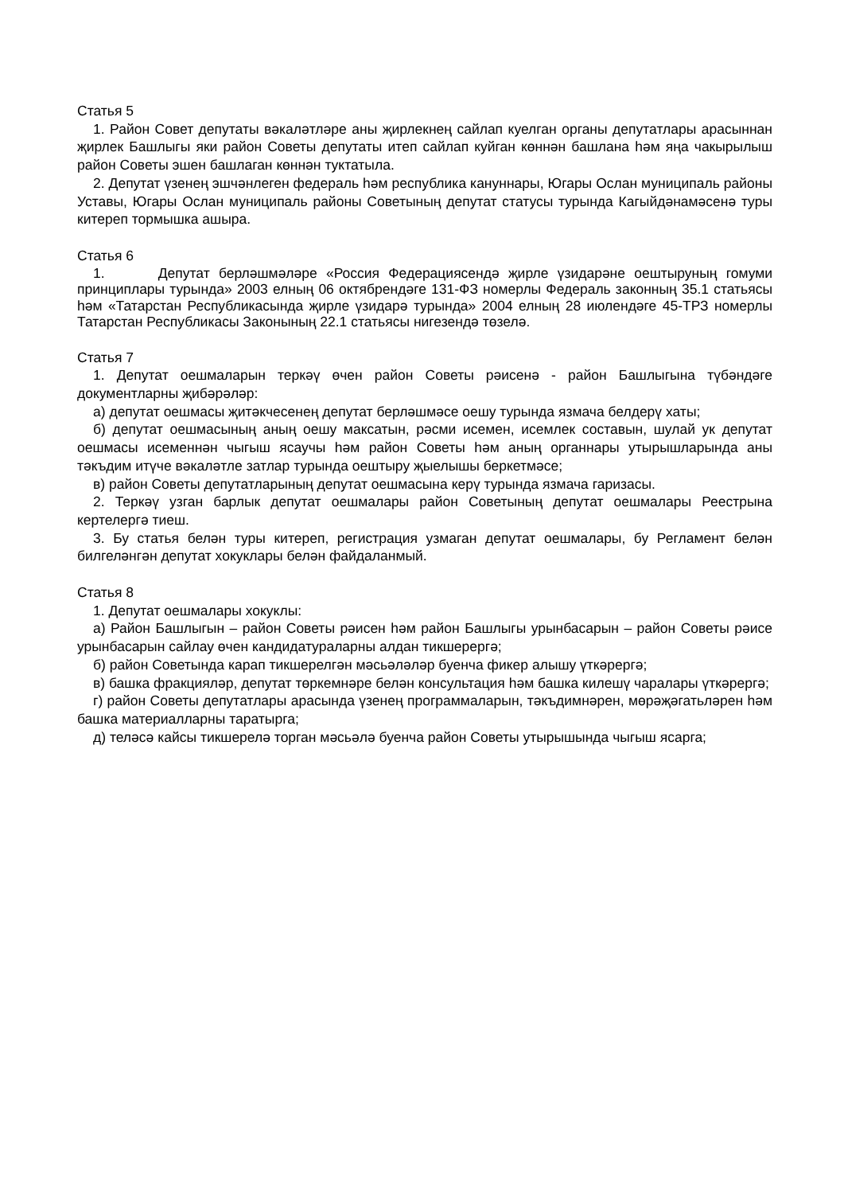Статья 5
1. Район Совет депутаты вәкаләтләре аны җирлекнең сайлап куелган органы депутатлары арасыннан җирлек Башлыгы яки район Советы депутаты итеп сайлап куйган көннән башлана һәм яңа чакырылыш район Советы эшен башлаган көннән туктатыла.
2. Депутат үзенең эшчәнлеген федераль һәм республика кануннары, Югары Ослан муниципаль районы Уставы, Югары Ослан муниципаль районы Советының депутат статусы турында Кагыйдәнамәсенә туры китереп тормышка ашыра.
Статья 6
1. Депутат берләшмәләре «Россия Федерациясендә җирле үзидарәне оештыруның гомуми принциплары турында» 2003 елның 06 октябрендәге 131-ФЗ номерлы Федераль законның 35.1 статьясы һәм «Татарстан Республикасында җирле үзидарә турында» 2004 елның 28 июлендәге 45-ТРЗ номерлы Татарстан Республикасы Законының 22.1 статьясы нигезендә төзелә.
Статья 7
1. Депутат оешмаларын теркәү өчен район Советы рәисенә - район Башлыгына түбәндәге документларны җибәрәләр:
а) депутат оешмасы җитәкчесенең депутат берләшмәсе оешу турында язмача белдерү хаты;
б) депутат оешмасының аның оешу максатын, рәсми исемен, исемлек составын, шулай ук депутат оешмасы исеменнән чыгыш ясаучы һәм район Советы һәм аның органнары утырышларында аны тәкъдим итүче вәкаләтле затлар турында оештыру җыелышы беркетмәсе;
в) район Советы депутатларының депутат оешмасына керү турында язмача гаризасы.
2. Теркәү узган барлык депутат оешмалары район Советының депутат оешмалары Реестрына кертелергә тиеш.
3. Бу статья белән туры китереп, регистрация узмаган депутат оешмалары, бу Регламент белән билгеләнгән депутат хокуклары белән файдаланмый.
Статья 8
1. Депутат оешмалары хокуклы:
а) Район Башлыгын – район Советы рәисен һәм район Башлыгы урынбасарын – район Советы рәисе урынбасарын сайлау өчен кандидатураларны алдан тикшерергә;
б) район Советында карап тикшерелгән мәсьәләләр буенча фикер алышу үткәрергә;
в) башка фракцияләр, депутат төркемнәре белән консультация һәм башка килешү чаралары үткәрергә;
г) район Советы депутатлары арасында үзенең программаларын, тәкъдимнәрен, мөрәҗәгатьләрен һәм башка материалларны таратырга;
д) теләсә кайсы тикшерелә торган мәсьәлә буенча район Советы утырышында чыгыш ясарга;